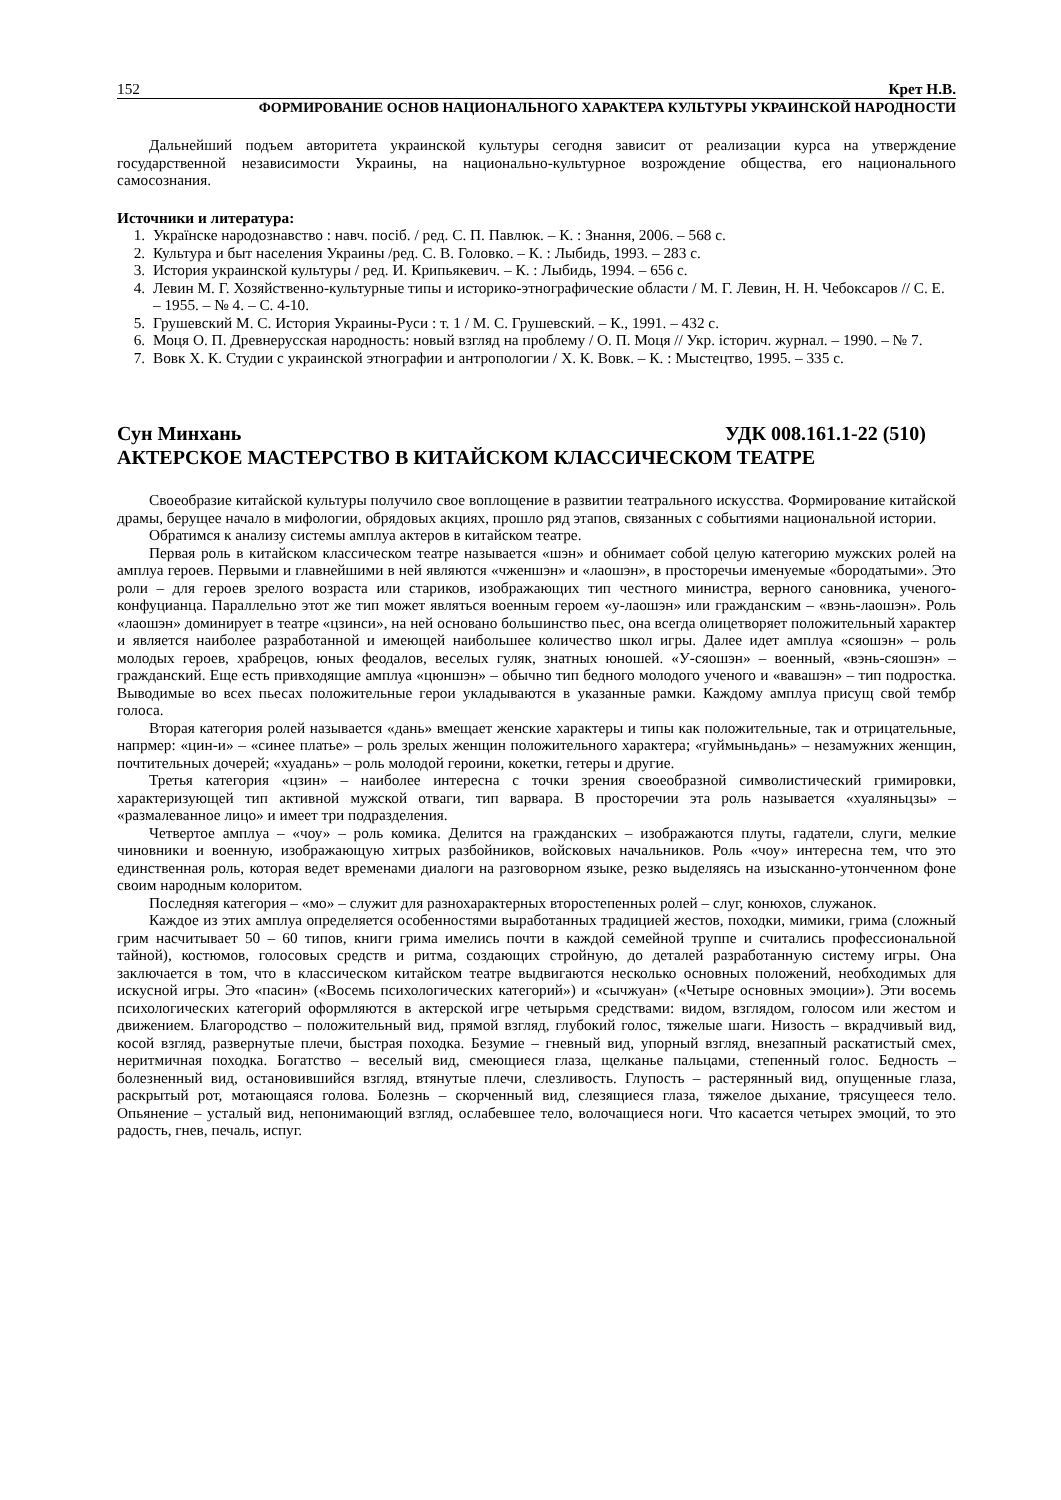152 Крет Н.В.
ФОРМИРОВАНИЕ ОСНОВ НАЦИОНАЛЬНОГО ХАРАКТЕРА КУЛЬТУРЫ УКРАИНСКОЙ НАРОДНОСТИ
Дальнейший подъем авторитета украинской культуры сегодня зависит от реализации курса на утверждение государственной независимости Украины, на национально-культурное возрождение общества, его национального самосознания.
Источники и литература:
1. Українске народознавство : навч. посіб. / ред. С. П. Павлюк. – К. : Знання, 2006. – 568 с.
2. Культура и быт населения Украины /ред. С. В. Головко. – К. : Лыбидь, 1993. – 283 с.
3. История украинской культуры / ред. И. Крипьякевич. – К. : Лыбидь, 1994. – 656 с.
4. Левин М. Г. Хозяйственно-культурные типы и историко-этнографические области / М. Г. Левин, Н. Н. Чебоксаров // С. Е. – 1955. – № 4. – С. 4-10.
5. Грушевский М. С. История Украины-Руси : т. 1 / М. С. Грушевский. – К., 1991. – 432 с.
6. Моця О. П. Древнерусская народность: новый взгляд на проблему / О. П. Моця // Укр. історич. журнал. – 1990. – № 7.
7. Вовк Х. К. Студии с украинской этнографии и антропологии / Х. К. Вовк. – К. : Мыстецтво, 1995. – 335 с.
Сун Минхань УДК 008.161.1-22 (510)
АКТЕРСКОЕ МАСТЕРСТВО В КИТАЙСКОМ КЛАССИЧЕСКОМ ТЕАТРЕ
Своеобразие китайской культуры получило свое воплощение в развитии театрального искусства. Формирование китайской драмы, берущее начало в мифологии, обрядовых акциях, прошло ряд этапов, связанных с событиями национальной истории.
Обратимся к анализу системы амплуа актеров в китайском театре.
Первая роль в китайском классическом театре называется «шэн» и обнимает собой целую категорию мужских ролей на амплуа героев. Первыми и главнейшими в ней являются «чженшэн» и «лаошэн», в просторечьи именуемые «бородатыми». Это роли – для героев зрелого возраста или стариков, изображающих тип честного министра, верного сановника, ученого-конфуцианца. Параллельно этот же тип может являться военным героем «у-лаошэн» или гражданским – «вэнь-лаошэн». Роль «лаошэн» доминирует в театре «цзинси», на ней основано большинство пьес, она всегда олицетворяет положительный характер и является наиболее разработанной и имеющей наибольшее количество школ игры. Далее идет амплуа «сяошэн» – роль молодых героев, храбрецов, юных феодалов, веселых гуляк, знатных юношей. «У-сяошэн» – военный, «вэнь-сяошэн» – гражданский. Еще есть привходящие амплуа «цюншэн» – обычно тип бедного молодого ученого и «вавашэн» – тип подростка. Выводимые во всех пьесах положительные герои укладываются в указанные рамки. Каждому амплуа присущ свой тембр голоса.
Вторая категория ролей называется «дань» вмещает женские характеры и типы как положительные, так и отрицательные, напрмер: «цин-и» – «синее платье» – роль зрелых женщин положительного характера; «гуймыньдань» – незамужних женщин, почтительных дочерей; «хуадань» – роль молодой героини, кокетки, гетеры и другие.
Третья категория «цзин» – наиболее интересна с точки зрения своеобразной символистический гримировки, характеризующей тип активной мужской отваги, тип варвара. В просторечии эта роль называется «хуаляньцзы» – «размалеванное лицо» и имеет три подразделения.
Четвертое амплуа – «чоу» – роль комика. Делится на гражданских – изображаются плуты, гадатели, слуги, мелкие чиновники и военную, изображающую хитрых разбойников, войсковых начальников. Роль «чоу» интересна тем, что это единственная роль, которая ведет временами диалоги на разговорном языке, резко выделяясь на изысканно-утонченном фоне своим народным колоритом.
Последняя категория – «мо» – служит для разнохарактерных второстепенных ролей – слуг, конюхов, служанок.
Каждое из этих амплуа определяется особенностями выработанных традицией жестов, походки, мимики, грима (сложный грим насчитывает 50 – 60 типов, книги грима имелись почти в каждой семейной труппе и считались профессиональной тайной), костюмов, голосовых средств и ритма, создающих стройную, до деталей разработанную систему игры. Она заключается в том, что в классическом китайском театре выдвигаются несколько основных положений, необходимых для искусной игры. Это «пасин» («Восемь психологических категорий») и «сычжуан» («Четыре основных эмоции»). Эти восемь психологических категорий оформляются в актерской игре четырьмя средствами: видом, взглядом, голосом или жестом и движением. Благородство – положительный вид, прямой взгляд, глубокий голос, тяжелые шаги. Низость – вкрадчивый вид, косой взгляд, развернутые плечи, быстрая походка. Безумие – гневный вид, упорный взгляд, внезапный раскатистый смех, неритмичная походка. Богатство – веселый вид, смеющиеся глаза, щелканье пальцами, степенный голос. Бедность – болезненный вид, остановившийся взгляд, втянутые плечи, слезливость. Глупость – растерянный вид, опущенные глаза, раскрытый рот, мотающаяся голова. Болезнь – скорченный вид, слезящиеся глаза, тяжелое дыхание, трясущееся тело. Опьянение – усталый вид, непонимающий взгляд, ослабевшее тело, волочащиеся ноги. Что касается четырех эмоций, то это радость, гнев, печаль, испуг.